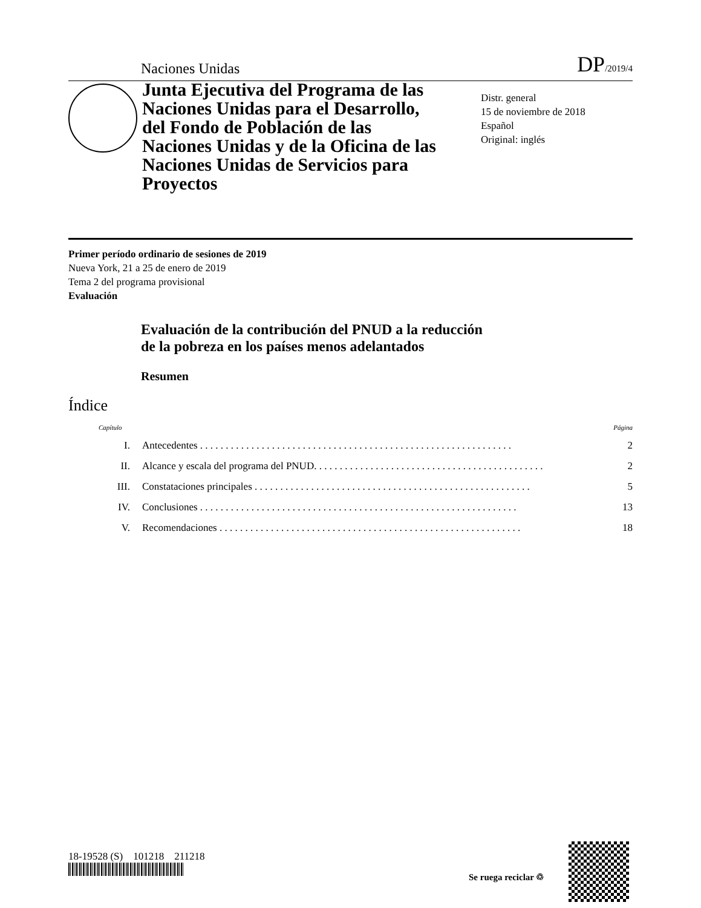Naciones Unidas DP/2019/4
Junta Ejecutiva del Programa de las Naciones Unidas para el Desarrollo, del Fondo de Población de las Naciones Unidas y de la Oficina de las Naciones Unidas de Servicios para Proyectos
Distr. general
15 de noviembre de 2018
Español
Original: inglés
Primer período ordinario de sesiones de 2019
Nueva York, 21 a 25 de enero de 2019
Tema 2 del programa provisional
Evaluación
Evaluación de la contribución del PNUD a la reducción
de la pobreza en los países menos adelantados
Resumen
Índice
Capítulo Página
I. Antecedentes . . . . . . . . . . . . . . . . . . . . . . . . . . . . . . . . . . . . . . . . . . . . . . . . . . . . . . . . . . . . . 2
II. Alcance y escala del programa del PNUD. . . . . . . . . . . . . . . . . . . . . . . . . . . . . . . . . . . . . . . . . . . . . 2
III. Constataciones principales . . . . . . . . . . . . . . . . . . . . . . . . . . . . . . . . . . . . . . . . . . . . . . . . . . . . . . 5
IV. Conclusiones . . . . . . . . . . . . . . . . . . . . . . . . . . . . . . . . . . . . . . . . . . . . . . . . . . . . . . . . . . . . . . 13
V. Recomendaciones . . . . . . . . . . . . . . . . . . . . . . . . . . . . . . . . . . . . . . . . . . . . . . . . . . . . . . . . . . . 18
18-19528 (S) 101218 211218
Se ruega reciclar ♲